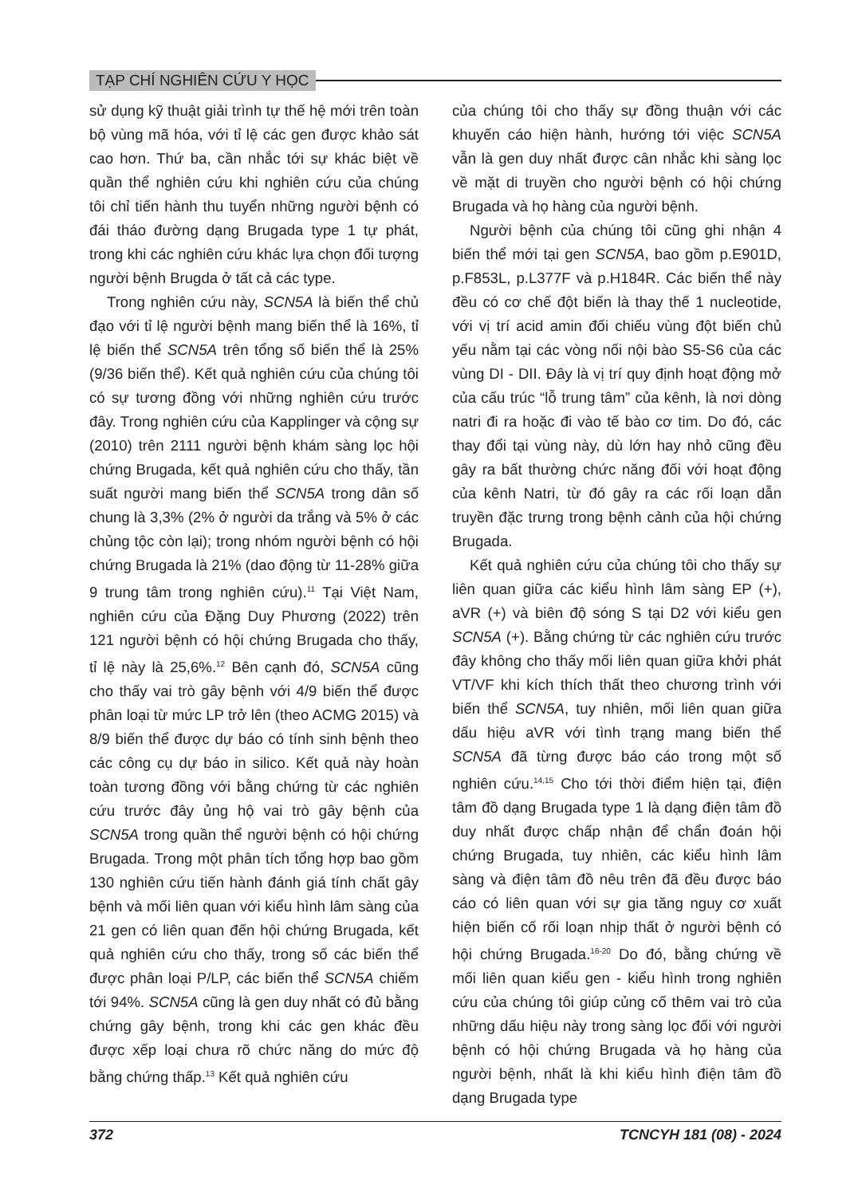TẠP CHÍ NGHIÊN CỨU Y HỌC
sử dụng kỹ thuật giải trình tự thế hệ mới trên toàn bộ vùng mã hóa, với tỉ lệ các gen được khảo sát cao hơn. Thứ ba, cần nhắc tới sự khác biệt về quần thể nghiên cứu khi nghiên cứu của chúng tôi chỉ tiến hành thu tuyển những người bệnh có đái tháo đường dạng Brugada type 1 tự phát, trong khi các nghiên cứu khác lựa chọn đối tượng người bệnh Brugda ở tất cả các type.
Trong nghiên cứu này, SCN5A là biến thể chủ đạo với tỉ lệ người bệnh mang biến thể là 16%, tỉ lệ biến thể SCN5A trên tổng số biến thể là 25% (9/36 biến thể). Kết quả nghiên cứu của chúng tôi có sự tương đồng với những nghiên cứu trước đây. Trong nghiên cứu của Kapplinger và cộng sự (2010) trên 2111 người bệnh khám sàng lọc hội chứng Brugada, kết quả nghiên cứu cho thấy, tần suất người mang biến thể SCN5A trong dân số chung là 3,3% (2% ở người da trắng và 5% ở các chủng tộc còn lại); trong nhóm người bệnh có hội chứng Brugada là 21% (dao động từ 11-28% giữa 9 trung tâm trong nghiên cứu).<sup>11</sup> Tại Việt Nam, nghiên cứu của Đặng Duy Phương (2022) trên 121 người bệnh có hội chứng Brugada cho thấy, tỉ lệ này là 25,6%.<sup>12</sup> Bên cạnh đó, SCN5A cũng cho thấy vai trò gây bệnh với 4/9 biến thể được phân loại từ mức LP trở lên (theo ACMG 2015) và 8/9 biến thể được dự báo có tính sinh bệnh theo các công cụ dự báo in silico. Kết quả này hoàn toàn tương đồng với bằng chứng từ các nghiên cứu trước đây ủng hộ vai trò gây bệnh của SCN5A trong quần thể người bệnh có hội chứng Brugada. Trong một phân tích tổng hợp bao gồm 130 nghiên cứu tiến hành đánh giá tính chất gây bệnh và mối liên quan với kiểu hình lâm sàng của 21 gen có liên quan đến hội chứng Brugada, kết quả nghiên cứu cho thấy, trong số các biến thể được phân loại P/LP, các biến thể SCN5A chiếm tới 94%. SCN5A cũng là gen duy nhất có đủ bằng chứng gây bệnh, trong khi các gen khác đều được xếp loại chưa rõ chức năng do mức độ bằng chứng thấp.<sup>13</sup> Kết quả nghiên cứu
của chúng tôi cho thấy sự đồng thuận với các khuyến cáo hiện hành, hướng tới việc SCN5A vẫn là gen duy nhất được cân nhắc khi sàng lọc về mặt di truyền cho người bệnh có hội chứng Brugada và họ hàng của người bệnh.
Người bệnh của chúng tôi cũng ghi nhận 4 biến thể mới tại gen SCN5A, bao gồm p.E901D, p.F853L, p.L377F và p.H184R. Các biến thể này đều có cơ chế đột biến là thay thế 1 nucleotide, với vị trí acid amin đối chiếu vùng đột biến chủ yếu nằm tại các vòng nối nội bào S5-S6 của các vùng DI - DII. Đây là vị trí quy định hoạt động mở của cấu trúc “lỗ trung tâm” của kênh, là nơi dòng natri đi ra hoặc đi vào tế bào cơ tim. Do đó, các thay đổi tại vùng này, dù lớn hay nhỏ cũng đều gây ra bất thường chức năng đối với hoạt động của kênh Natri, từ đó gây ra các rối loạn dẫn truyền đặc trưng trong bệnh cảnh của hội chứng Brugada.
Kết quả nghiên cứu của chúng tôi cho thấy sự liên quan giữa các kiểu hình lâm sàng EP (+), aVR (+) và biên độ sóng S tại D2 với kiểu gen SCN5A (+). Bằng chứng từ các nghiên cứu trước đây không cho thấy mối liên quan giữa khởi phát VT/VF khi kích thích thất theo chương trình với biến thể SCN5A, tuy nhiên, mối liên quan giữa dấu hiệu aVR với tình trạng mang biến thể SCN5A đã từng được báo cáo trong một số nghiên cứu.<sup>14,15</sup> Cho tới thời điểm hiện tại, điện tâm đồ dạng Brugada type 1 là dạng điện tâm đồ duy nhất được chấp nhận để chẩn đoán hội chứng Brugada, tuy nhiên, các kiểu hình lâm sàng và điện tâm đồ nêu trên đã đều được báo cáo có liên quan với sự gia tăng nguy cơ xuất hiện biến cố rối loạn nhịp thất ở người bệnh có hội chứng Brugada.<sup>16-20</sup> Do đó, bằng chứng về mối liên quan kiểu gen - kiểu hình trong nghiên cứu của chúng tôi giúp củng cố thêm vai trò của những dấu hiệu này trong sàng lọc đối với người bệnh có hội chứng Brugada và họ hàng của người bệnh, nhất là khi kiểu hình điện tâm đồ dạng Brugada type
372 TCNCYH 181 (08) - 2024